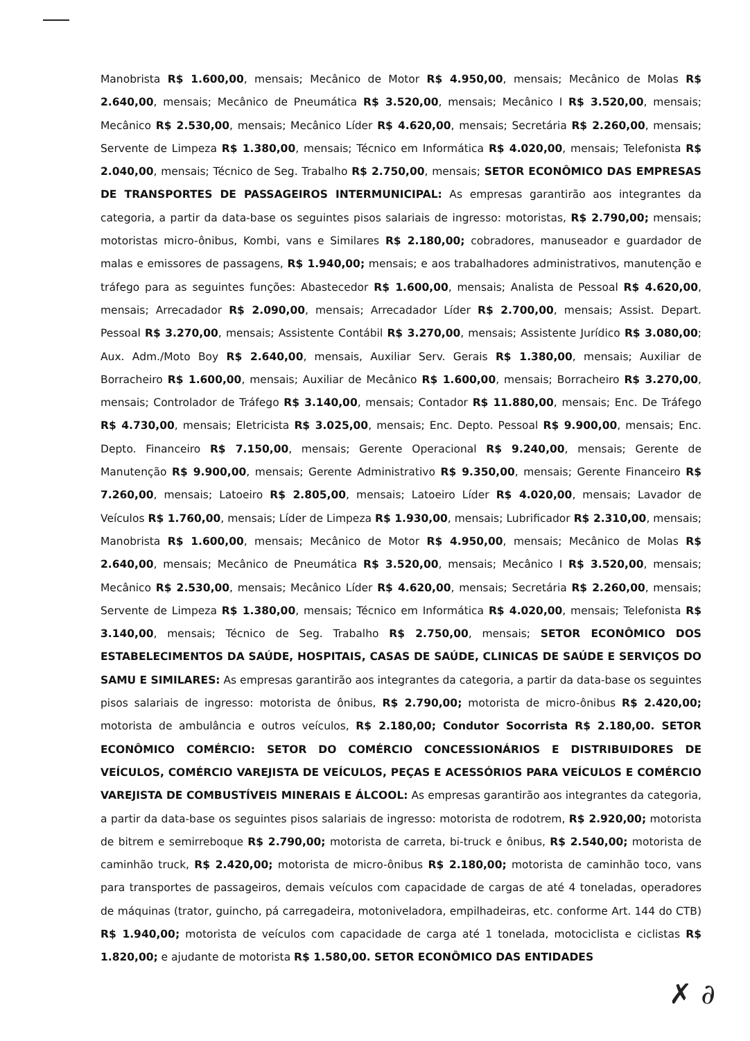Manobrista R$ 1.600,00, mensais; Mecânico de Motor R$ 4.950,00, mensais; Mecânico de Molas R$ 2.640,00, mensais; Mecânico de Pneumática R$ 3.520,00, mensais; Mecânico I R$ 3.520,00, mensais; Mecânico R$ 2.530,00, mensais; Mecânico Líder R$ 4.620,00, mensais; Secretária R$ 2.260,00, mensais; Servente de Limpeza R$ 1.380,00, mensais; Técnico em Informática R$ 4.020,00, mensais; Telefonista R$ 2.040,00, mensais; Técnico de Seg. Trabalho R$ 2.750,00, mensais; SETOR ECONÔMICO DAS EMPRESAS DE TRANSPORTES DE PASSAGEIROS INTERMUNICIPAL: As empresas garantirão aos integrantes da categoria, a partir da data-base os seguintes pisos salariais de ingresso: motoristas, R$ 2.790,00; mensais; motoristas micro-ônibus, Kombi, vans e Similares R$ 2.180,00; cobradores, manuseador e guardador de malas e emissores de passagens, R$ 1.940,00; mensais; e aos trabalhadores administrativos, manutenção e tráfego para as seguintes funções: Abastecedor R$ 1.600,00, mensais; Analista de Pessoal R$ 4.620,00, mensais; Arrecadador R$ 2.090,00, mensais; Arrecadador Líder R$ 2.700,00, mensais; Assist. Depart. Pessoal R$ 3.270,00, mensais; Assistente Contábil R$ 3.270,00, mensais; Assistente Jurídico R$ 3.080,00; Aux. Adm./Moto Boy R$ 2.640,00, mensais, Auxiliar Serv. Gerais R$ 1.380,00, mensais; Auxiliar de Borracheiro R$ 1.600,00, mensais; Auxiliar de Mecânico R$ 1.600,00, mensais; Borracheiro R$ 3.270,00, mensais; Controlador de Tráfego R$ 3.140,00, mensais; Contador R$ 11.880,00, mensais; Enc. De Tráfego R$ 4.730,00, mensais; Eletricista R$ 3.025,00, mensais; Enc. Depto. Pessoal R$ 9.900,00, mensais; Enc. Depto. Financeiro R$ 7.150,00, mensais; Gerente Operacional R$ 9.240,00, mensais; Gerente de Manutenção R$ 9.900,00, mensais; Gerente Administrativo R$ 9.350,00, mensais; Gerente Financeiro R$ 7.260,00, mensais; Latoeiro R$ 2.805,00, mensais; Latoeiro Líder R$ 4.020,00, mensais; Lavador de Veículos R$ 1.760,00, mensais; Líder de Limpeza R$ 1.930,00, mensais; Lubrificador R$ 2.310,00, mensais; Manobrista R$ 1.600,00, mensais; Mecânico de Motor R$ 4.950,00, mensais; Mecânico de Molas R$ 2.640,00, mensais; Mecânico de Pneumática R$ 3.520,00, mensais; Mecânico I R$ 3.520,00, mensais; Mecânico R$ 2.530,00, mensais; Mecânico Líder R$ 4.620,00, mensais; Secretária R$ 2.260,00, mensais; Servente de Limpeza R$ 1.380,00, mensais; Técnico em Informática R$ 4.020,00, mensais; Telefonista R$ 3.140,00, mensais; Técnico de Seg. Trabalho R$ 2.750,00, mensais; SETOR ECONÔMICO DOS ESTABELECIMENTOS DA SAÚDE, HOSPITAIS, CASAS DE SAÚDE, CLINICAS DE SAÚDE E SERVIÇOS DO SAMU E SIMILARES: As empresas garantirão aos integrantes da categoria, a partir da data-base os seguintes pisos salariais de ingresso: motorista de ônibus, R$ 2.790,00; motorista de micro-ônibus R$ 2.420,00; motorista de ambulância e outros veículos, R$ 2.180,00; Condutor Socorrista R$ 2.180,00. SETOR ECONÔMICO COMÉRCIO: SETOR DO COMÉRCIO CONCESSIONÁRIOS E DISTRIBUIDORES DE VEÍCULOS, COMÉRCIO VAREJISTA DE VEÍCULOS, PEÇAS E ACESSÓRIOS PARA VEÍCULOS E COMÉRCIO VAREJISTA DE COMBUSTÍVEIS MINERAIS E ÁLCOOL: As empresas garantirão aos integrantes da categoria, a partir da data-base os seguintes pisos salariais de ingresso: motorista de rodotrem, R$ 2.920,00; motorista de bitrem e semirreboque R$ 2.790,00; motorista de carreta, bi-truck e ônibus, R$ 2.540,00; motorista de caminhão truck, R$ 2.420,00; motorista de micro-ônibus R$ 2.180,00; motorista de caminhão toco, vans para transportes de passageiros, demais veículos com capacidade de cargas de até 4 toneladas, operadores de máquinas (trator, guincho, pá carregadeira, motoniveladora, empilhadeiras, etc. conforme Art. 144 do CTB) R$ 1.940,00; motorista de veículos com capacidade de carga até 1 tonelada, motociclista e ciclistas R$ 1.820,00; e ajudante de motorista R$ 1.580,00. SETOR ECONÔMICO DAS ENTIDADES
✗ ∂